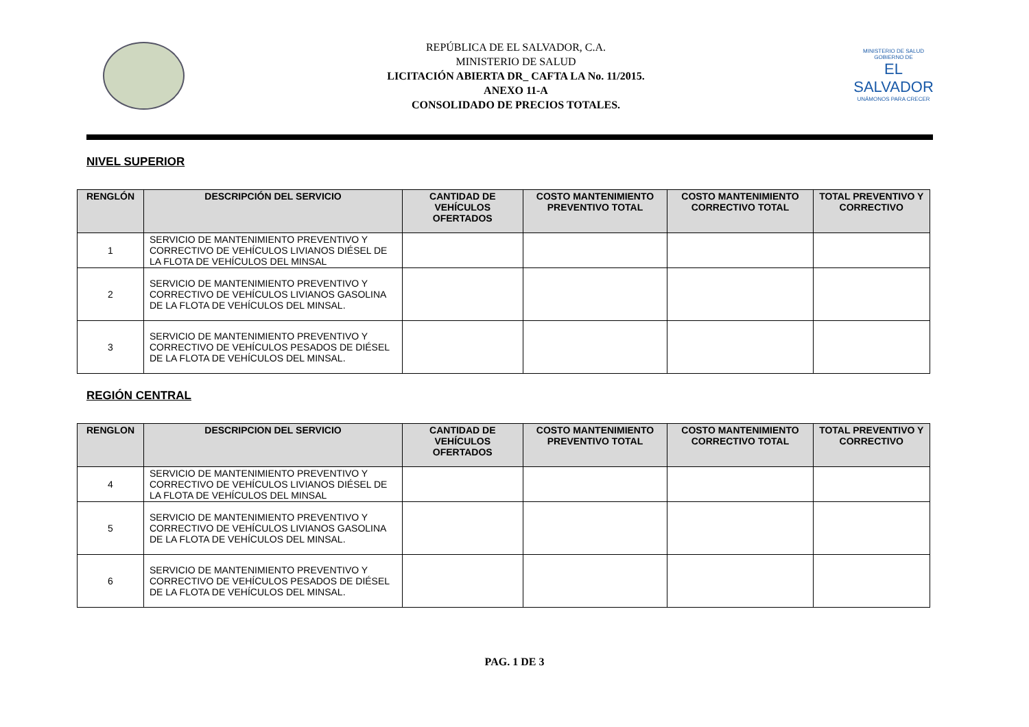REPÚBLICA DE EL SALVADOR, C.A.
MINISTERIO DE SALUD
LICITACIÓN ABIERTA DR_ CAFTA LA No. 11/2015.
ANEXO 11-A
CONSOLIDADO DE PRECIOS TOTALES.
MINISTERIO DE SALUD
GOBIERNO DE
EL SALVADOR
UNÁMONOS PARA CRECER
NIVEL SUPERIOR
| RENGLÓN | DESCRIPCIÓN DEL SERVICIO | CANTIDAD DE VEHÍCULOS OFERTADOS | COSTO MANTENIMIENTO PREVENTIVO TOTAL | COSTO MANTENIMIENTO CORRECTIVO TOTAL | TOTAL PREVENTIVO Y CORRECTIVO |
| --- | --- | --- | --- | --- | --- |
| 1 | SERVICIO DE MANTENIMIENTO PREVENTIVO Y CORRECTIVO DE VEHÍCULOS LIVIANOS DIÉSEL DE LA FLOTA DE VEHÍCULOS DEL MINSAL | | | | |
| 2 | SERVICIO DE MANTENIMIENTO PREVENTIVO Y CORRECTIVO DE VEHÍCULOS LIVIANOS GASOLINA DE LA FLOTA DE VEHÍCULOS DEL MINSAL. | | | | |
| 3 | SERVICIO DE MANTENIMIENTO PREVENTIVO Y CORRECTIVO DE VEHÍCULOS PESADOS DE DIÉSEL DE LA FLOTA DE VEHÍCULOS DEL MINSAL. | | | | |
REGIÓN CENTRAL
| RENGLON | DESCRIPCION DEL SERVICIO | CANTIDAD DE VEHÍCULOS OFERTADOS | COSTO MANTENIMIENTO PREVENTIVO TOTAL | COSTO MANTENIMIENTO CORRECTIVO TOTAL | TOTAL PREVENTIVO Y CORRECTIVO |
| --- | --- | --- | --- | --- | --- |
| 4 | SERVICIO DE MANTENIMIENTO PREVENTIVO Y CORRECTIVO DE VEHÍCULOS LIVIANOS DIÉSEL DE LA FLOTA DE VEHÍCULOS DEL MINSAL | | | | |
| 5 | SERVICIO DE MANTENIMIENTO PREVENTIVO Y CORRECTIVO DE VEHÍCULOS LIVIANOS GASOLINA DE LA FLOTA DE VEHÍCULOS DEL MINSAL. | | | | |
| 6 | SERVICIO DE MANTENIMIENTO PREVENTIVO Y CORRECTIVO DE VEHÍCULOS PESADOS DE DIÉSEL DE LA FLOTA DE VEHÍCULOS DEL MINSAL. | | | | |
PAG. 1 DE 3